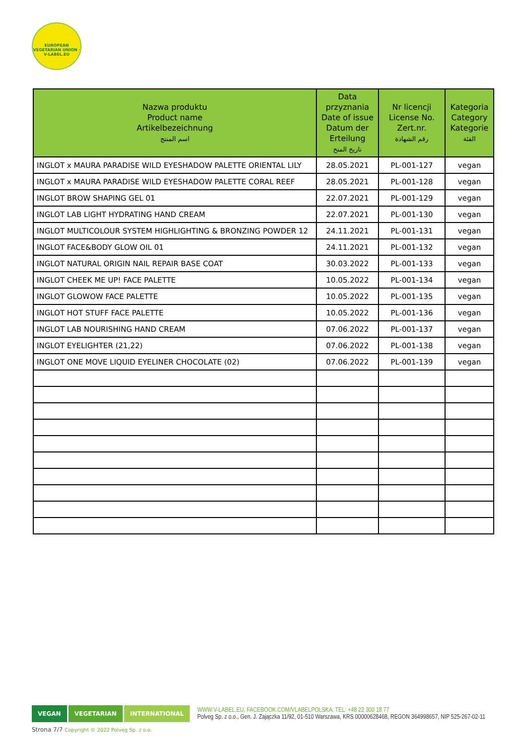EUROPEAN VEGETARIAN UNION · V-LABEL.EU
| Nazwa produktu Product name Artikelbezeichnung اسم المنتج | Data przyznania Date of issue Datum der Erteilung تاريخ المنح | Nr licencji License No. Zert.nr. رقم الشهادة | Kategoria Category Kategorie الفئة |
| --- | --- | --- | --- |
| INGLOT x MAURA PARADISE WILD EYESHADOW PALETTE ORIENTAL LILY | 28.05.2021 | PL-001-127 | vegan |
| INGLOT x MAURA PARADISE WILD EYESHADOW PALETTE CORAL REEF | 28.05.2021 | PL-001-128 | vegan |
| INGLOT BROW SHAPING GEL 01 | 22.07.2021 | PL-001-129 | vegan |
| INGLOT LAB LIGHT HYDRATING HAND CREAM | 22.07.2021 | PL-001-130 | vegan |
| INGLOT MULTICOLOUR SYSTEM HIGHLIGHTING & BRONZING POWDER 12 | 24.11.2021 | PL-001-131 | vegan |
| INGLOT FACE&BODY GLOW OIL 01 | 24.11.2021 | PL-001-132 | vegan |
| INGLOT NATURAL ORIGIN NAIL REPAIR BASE COAT | 30.03.2022 | PL-001-133 | vegan |
| INGLOT CHEEK ME UP! FACE PALETTE | 10.05.2022 | PL-001-134 | vegan |
| INGLOT GLOWOW FACE PALETTE | 10.05.2022 | PL-001-135 | vegan |
| INGLOT HOT STUFF FACE PALETTE | 10.05.2022 | PL-001-136 | vegan |
| INGLOT LAB NOURISHING HAND CREAM | 07.06.2022 | PL-001-137 | vegan |
| INGLOT EYELIGHTER (21,22) | 07.06.2022 | PL-001-138 | vegan |
| INGLOT ONE MOVE LIQUID EYELINER CHOCOLATE (02) | 07.06.2022 | PL-001-139 | vegan |
VEGAN VEGETARIAN INTERNATIONAL
WWW.V-LABEL.EU, FACEBOOK.COM/VLABELPOLSKA, TEL: +48 22 300 18 77
Polveg Sp. z o.o., Gen. J. Zajączka 11/92, 01-510 Warszawa, KRS 00000628468, REGON 364998657, NIP 525-267-02-11
Strona 7/7 Copyright © 2022 Polveg Sp. z o.o.